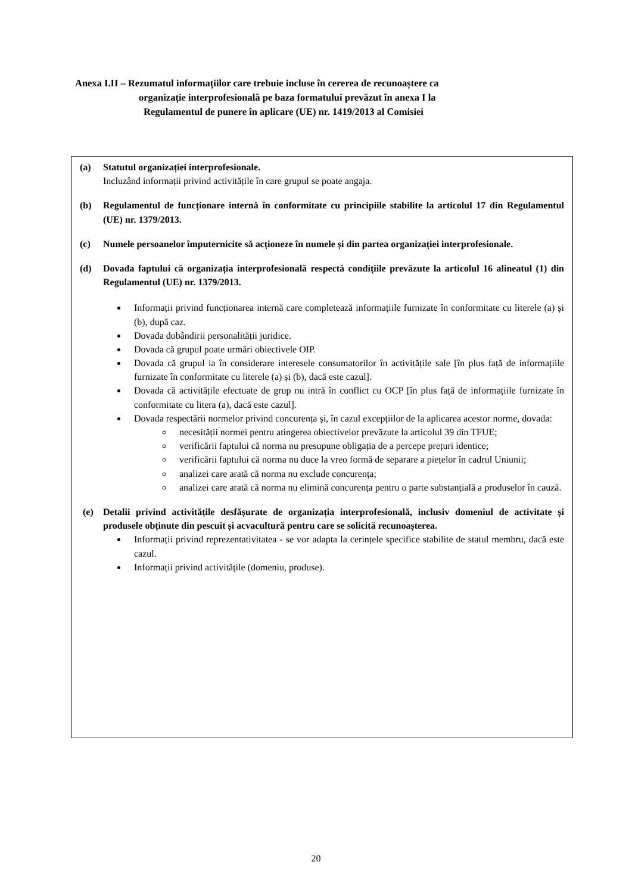Anexa I.II – Rezumatul informațiilor care trebuie incluse în cererea de recunoaștere ca
organizație interprofesională pe baza formatului prevăzut în anexa I la
Regulamentul de punere în aplicare (UE) nr. 1419/2013 al Comisiei
(a) Statutul organizației interprofesionale.
Incluzând informații privind activitățile în care grupul se poate angaja.
(b) Regulamentul de funcționare internă în conformitate cu principiile stabilite la articolul 17 din Regulamentul (UE) nr. 1379/2013.
(c) Numele persoanelor împuternicite să acționeze în numele și din partea organizației interprofesionale.
(d) Dovada faptului că organizația interprofesională respectă condițiile prevăzute la articolul 16 alineatul (1) din Regulamentul (UE) nr. 1379/2013.
Informații privind funcționarea internă care completează informațiile furnizate în conformitate cu literele (a) și (b), după caz.
Dovada dobândirii personalității juridice.
Dovada că grupul poate urmări obiectivele OIP.
Dovada că grupul ia în considerare interesele consumatorilor în activitățile sale [în plus față de informațiile furnizate în conformitate cu literele (a) și (b), dacă este cazul].
Dovada că activitățile efectuate de grup nu intră în conflict cu OCP [în plus față de informațiile furnizate în conformitate cu litera (a), dacă este cazul].
Dovada respectării normelor privind concurența și, în cazul excepțiilor de la aplicarea acestor norme, dovada:
necesității normei pentru atingerea obiectivelor prevăzute la articolul 39 din TFUE;
verificării faptului că norma nu presupune obligația de a percepe prețuri identice;
verificării faptului că norma nu duce la vreo formă de separare a piețelor în cadrul Uniunii;
analizei care arată că norma nu exclude concurența;
analizei care arată că norma nu elimină concurența pentru o parte substanțială a produselor în cauză.
(e) Detalii privind activitățile desfășurate de organizația interprofesională, inclusiv domeniul de activitate și produsele obținute din pescuit și acvacultură pentru care se solicită recunoașterea.
Informații privind reprezentativitatea - se vor adapta la cerințele specifice stabilite de statul membru, dacă este cazul.
Informații privind activitățile (domeniu, produse).
20